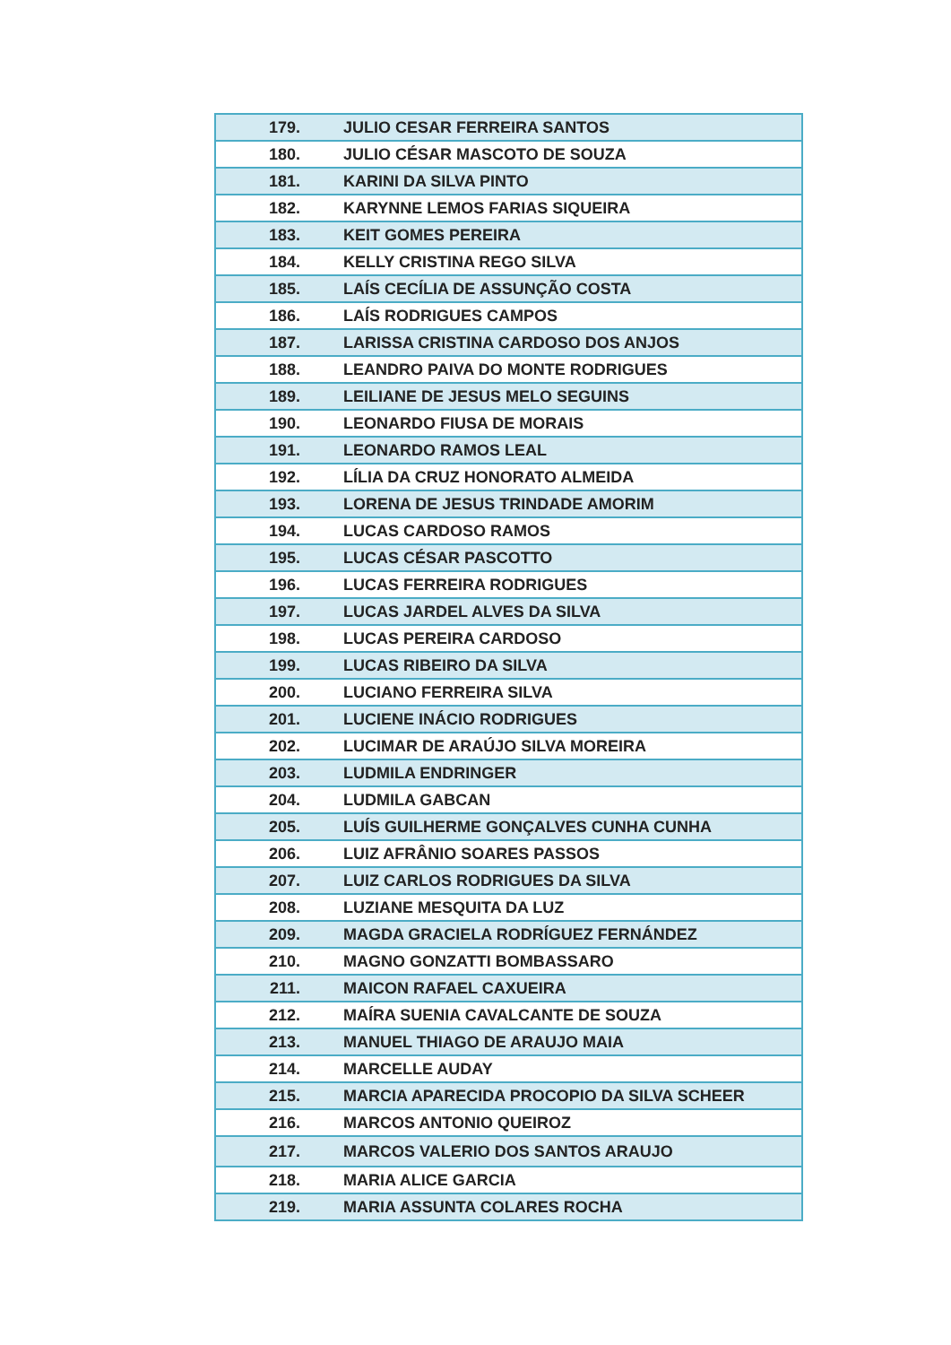| 179. | JULIO CESAR FERREIRA SANTOS |
| 180. | JULIO CÉSAR MASCOTO DE SOUZA |
| 181. | KARINI DA SILVA PINTO |
| 182. | KARYNNE LEMOS FARIAS SIQUEIRA |
| 183. | KEIT GOMES PEREIRA |
| 184. | KELLY CRISTINA REGO SILVA |
| 185. | LAÍS CECÍLIA DE ASSUNÇÃO COSTA |
| 186. | LAÍS RODRIGUES CAMPOS |
| 187. | LARISSA CRISTINA CARDOSO DOS ANJOS |
| 188. | LEANDRO PAIVA DO MONTE RODRIGUES |
| 189. | LEILIANE DE JESUS MELO SEGUINS |
| 190. | LEONARDO FIUSA DE MORAIS |
| 191. | LEONARDO RAMOS LEAL |
| 192. | LÍLIA DA CRUZ HONORATO ALMEIDA |
| 193. | LORENA DE JESUS TRINDADE AMORIM |
| 194. | LUCAS CARDOSO RAMOS |
| 195. | LUCAS CÉSAR PASCOTTO |
| 196. | LUCAS FERREIRA RODRIGUES |
| 197. | LUCAS JARDEL ALVES DA SILVA |
| 198. | LUCAS PEREIRA CARDOSO |
| 199. | LUCAS RIBEIRO DA SILVA |
| 200. | LUCIANO FERREIRA SILVA |
| 201. | LUCIENE INÁCIO RODRIGUES |
| 202. | LUCIMAR DE ARAÚJO SILVA MOREIRA |
| 203. | LUDMILA ENDRINGER |
| 204. | LUDMILA GABCAN |
| 205. | LUÍS GUILHERME GONÇALVES CUNHA CUNHA |
| 206. | LUIZ AFRÂNIO SOARES PASSOS |
| 207. | LUIZ CARLOS RODRIGUES DA SILVA |
| 208. | LUZIANE MESQUITA DA LUZ |
| 209. | MAGDA GRACIELA RODRÍGUEZ FERNÁNDEZ |
| 210. | MAGNO GONZATTI BOMBASSARO |
| 211. | MAICON RAFAEL CAXUEIRA |
| 212. | MAÍRA SUENIA CAVALCANTE DE SOUZA |
| 213. | MANUEL THIAGO DE ARAUJO MAIA |
| 214. | MARCELLE AUDAY |
| 215. | MARCIA APARECIDA PROCOPIO DA SILVA SCHEER |
| 216. | MARCOS ANTONIO QUEIROZ |
| 217. | MARCOS VALERIO DOS SANTOS ARAUJO |
| 218. | MARIA ALICE GARCIA |
| 219. | MARIA ASSUNTA COLARES ROCHA |